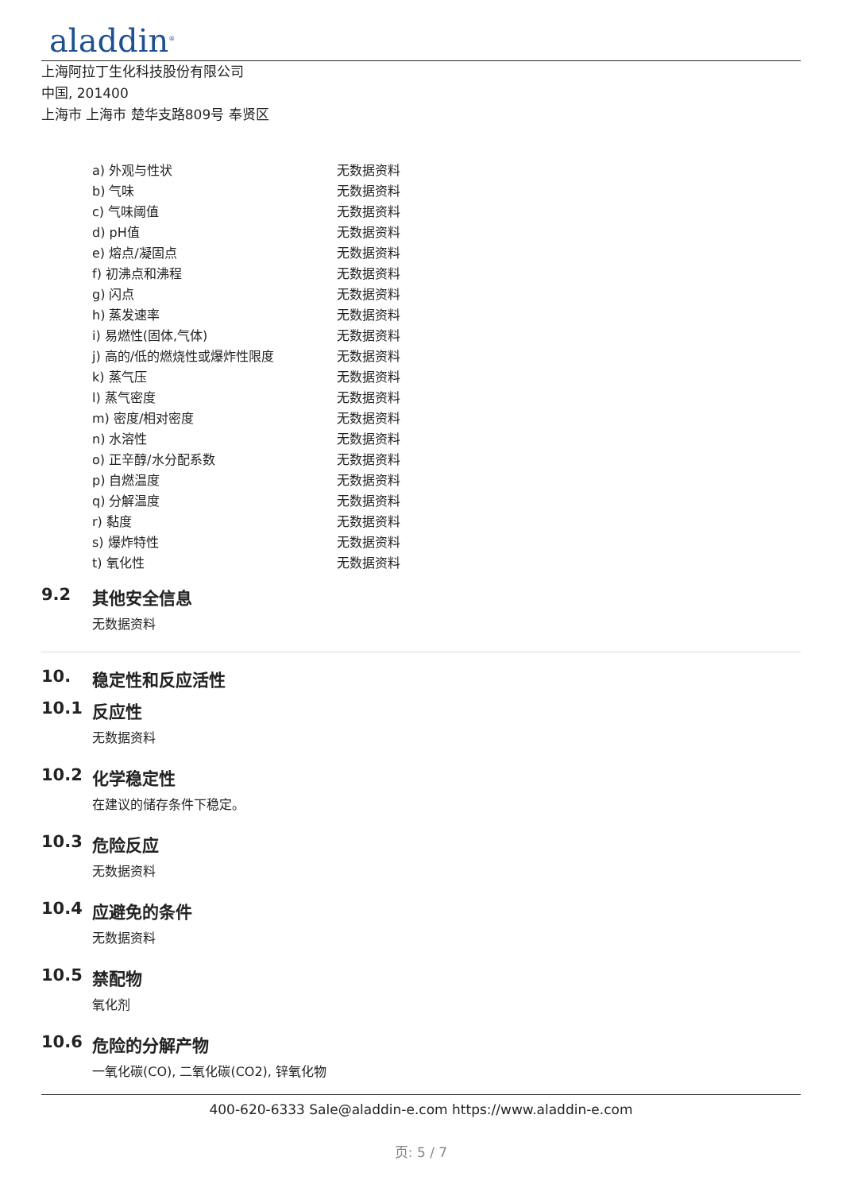aladdin<sup>®</sup>
上海阿拉丁生化科技股份有限公司
中国, 201400
上海市 上海市 楚华支路809号 奉贤区
| a) 外观与性状 | 无数据资料 |
| b) 气味 | 无数据资料 |
| c) 气味阈值 | 无数据资料 |
| d) pH值 | 无数据资料 |
| e) 熔点/凝固点 | 无数据资料 |
| f) 初沸点和沸程 | 无数据资料 |
| g) 闪点 | 无数据资料 |
| h) 蒸发速率 | 无数据资料 |
| i) 易燃性(固体,气体) | 无数据资料 |
| j) 高的/低的燃烧性或爆炸性限度 | 无数据资料 |
| k) 蒸气压 | 无数据资料 |
| l) 蒸气密度 | 无数据资料 |
| m) 密度/相对密度 | 无数据资料 |
| n) 水溶性 | 无数据资料 |
| o) 正辛醇/水分配系数 | 无数据资料 |
| p) 自燃温度 | 无数据资料 |
| q) 分解温度 | 无数据资料 |
| r) 黏度 | 无数据资料 |
| s) 爆炸特性 | 无数据资料 |
| t) 氧化性 | 无数据资料 |
9.2 其他安全信息
无数据资料
10. 稳定性和反应活性
10.1 反应性
无数据资料
10.2 化学稳定性
在建议的储存条件下稳定。
10.3 危险反应
无数据资料
10.4 应避免的条件
无数据资料
10.5 禁配物
氧化剂
10.6 危险的分解产物
一氧化碳(CO), 二氧化碳(CO2), 锌氧化物
400-620-6333 Sale@aladdin-e.com https://www.aladdin-e.com
页: 5 / 7